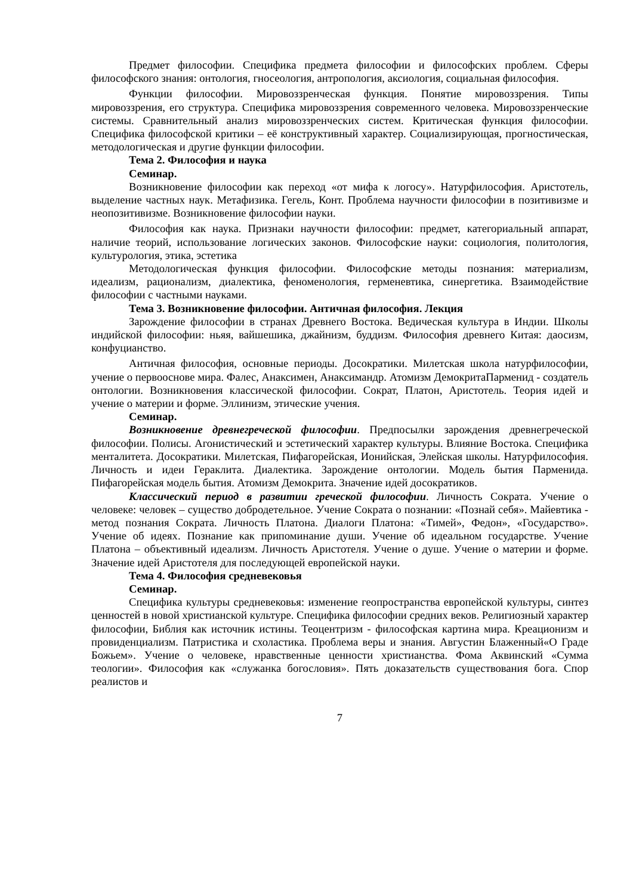Предмет философии. Специфика предмета философии и философских проблем. Сферы философского знания: онтология, гносеология, антропология, аксиология, социальная философия.
Функции философии. Мировоззренческая функция. Понятие мировоззрения. Типы мировоззрения, его структура. Специфика мировоззрения современного человека. Мировоззренческие системы. Сравнительный анализ мировоззренческих систем. Критическая функция философии. Специфика философской критики – её конструктивный характер. Социализирующая, прогностическая, методологическая и другие функции философии.
Тема 2. Философия и наука
Семинар.
Возникновение философии как переход «от мифа к логосу». Натурфилософия. Аристотель, выделение частных наук. Метафизика. Гегель, Конт. Проблема научности философии в позитивизме и неопозитивизме. Возникновение философии науки.
Философия как наука. Признаки научности философии: предмет, категориальный аппарат, наличие теорий, использование логических законов. Философские науки: социология, политология, культурология, этика, эстетика
Методологическая функция философии. Философские методы познания: материализм, идеализм, рационализм, диалектика, феноменология, герменевтика, синергетика. Взаимодействие философии с частными науками.
Тема 3. Возникновение философии. Античная философия. Лекция
Зарождение философии в странах Древнего Востока. Ведическая культура в Индии. Школы индийской философии: ньяя, вайшешика, джайнизм, буддизм. Философия древнего Китая: даосизм, конфуцианство.
Античная философия, основные периоды. Досократики. Милетская школа натурфилософии, учение о первооснове мира. Фалес, Анаксимен, Анаксимандр. Атомизм ДемокритаПарменид - создатель онтологии. Возникновения классической философии. Сократ, Платон, Аристотель. Теория идей и учение о материи и форме. Эллинизм, этические учения.
Семинар.
Возникновение древнегреческой философии. Предпосылки зарождения древнегреческой философии. Полисы. Агонистический и эстетический характер культуры. Влияние Востока. Специфика менталитета. Досократики. Милетская, Пифагорейская, Ионийская, Элейская школы. Натурфилософия. Личность и идеи Гераклита. Диалектика. Зарождение онтологии. Модель бытия Парменида. Пифагорейская модель бытия. Атомизм Демокрита. Значение идей досократиков.
Классический период в развитии греческой философии. Личность Сократа. Учение о человеке: человек – существо добродетельное. Учение Сократа о познании: «Познай себя». Майевтика - метод познания Сократа. Личность Платона. Диалоги Платона: «Тимей», Федон», «Государство». Учение об идеях. Познание как припоминание души. Учение об идеальном государстве. Учение Платона – объективный идеализм. Личность Аристотеля. Учение о душе. Учение о материи и форме. Значение идей Аристотеля для последующей европейской науки.
Тема 4. Философия средневековья
Семинар.
Специфика культуры средневековья: изменение геопространства европейской культуры, синтез ценностей в новой христианской культуре. Специфика философии средних веков. Религиозный характер философии, Библия как источник истины. Теоцентризм - философская картина мира. Креационизм и провиденциализм. Патристика и схоластика. Проблема веры и знания. Августин Блаженный«О Граде Божьем». Учение о человеке, нравственные ценности христианства. Фома Аквинский «Сумма теологии». Философия как «служанка богословия». Пять доказательств существования бога. Спор реалистов и
7